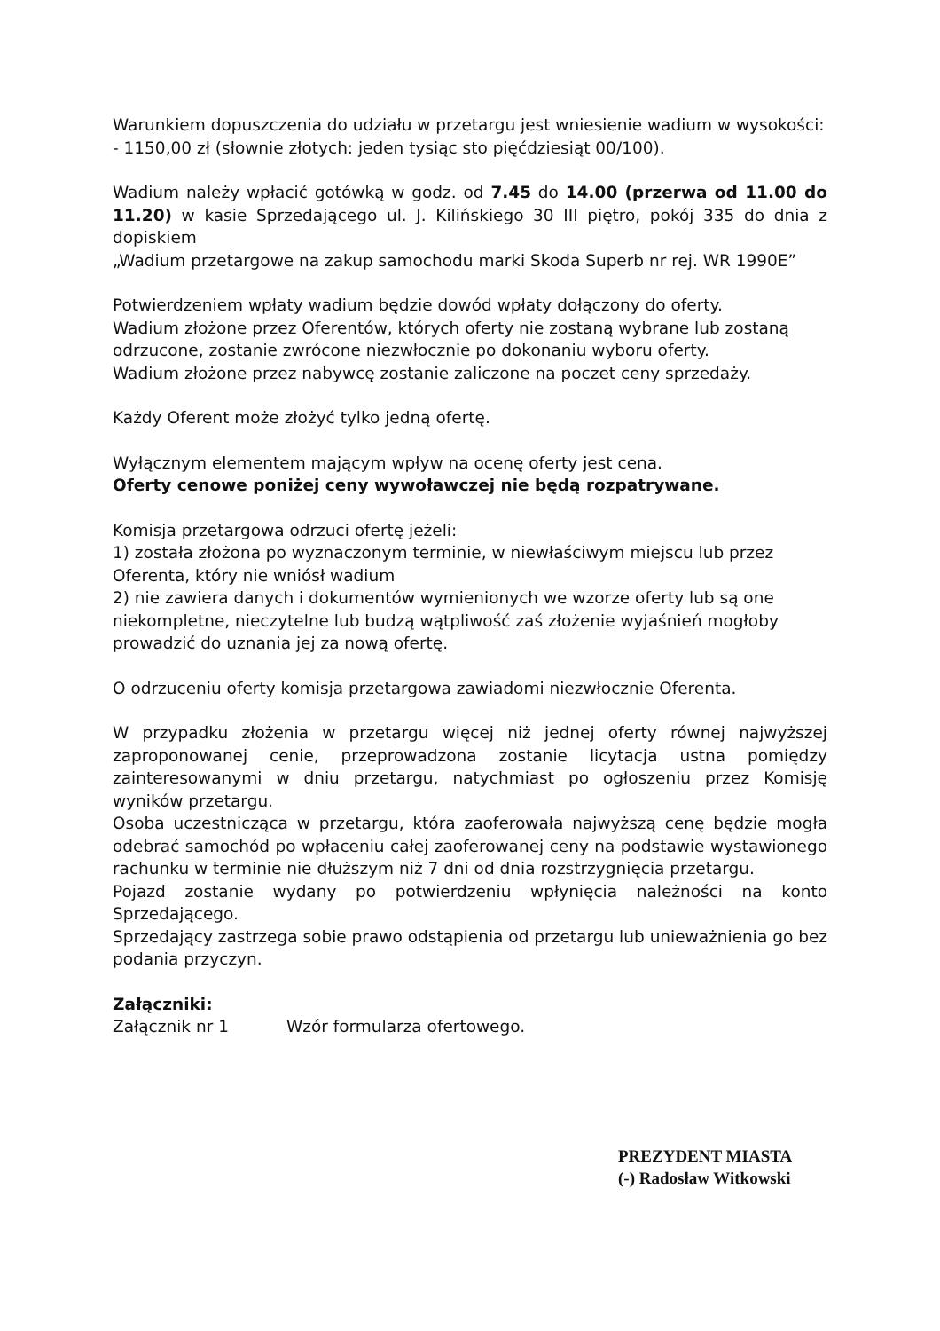Warunkiem dopuszczenia do udziału w przetargu jest wniesienie wadium w wysokości:
- 1150,00 zł (słownie złotych: jeden tysiąc sto pięćdziesiąt 00/100).
Wadium należy wpłacić gotówką w godz. od 7.45 do 14.00 (przerwa od 11.00 do 11.20) w kasie Sprzedającego ul. J. Kilińskiego 30 III piętro, pokój 335 do dnia z dopiskiem
„Wadium przetargowe na zakup samochodu marki Skoda Superb nr rej. WR 1990E”
Potwierdzeniem wpłaty wadium będzie dowód wpłaty dołączony do oferty.
Wadium złożone przez Oferentów, których oferty nie zostaną wybrane lub zostaną odrzucone, zostanie zwrócone niezwłocznie po dokonaniu wyboru oferty.
Wadium złożone przez nabywcę zostanie zaliczone na poczet ceny sprzedaży.
Każdy Oferent może złożyć tylko jedną ofertę.
Wyłącznym elementem mającym wpływ na ocenę oferty jest cena.
Oferty cenowe poniżej ceny wywoławczej nie będą rozpatrywane.
Komisja przetargowa odrzuci ofertę jeżeli:
1) została złożona po wyznaczonym terminie, w niewłaściwym miejscu lub przez Oferenta, który nie wniósł wadium
2) nie zawiera danych i dokumentów wymienionych we wzorze oferty lub są one niekompletne, nieczytelne lub budzą wątpliwość zaś złożenie wyjaśnień mogłoby prowadzić do uznania jej za nową ofertę.
O odrzuceniu oferty komisja przetargowa zawiadomi niezwłocznie Oferenta.
W przypadku złożenia w przetargu więcej niż jednej oferty równej najwyższej zaproponowanej cenie, przeprowadzona zostanie licytacja ustna pomiędzy zainteresowanymi w dniu przetargu, natychmiast po ogłoszeniu przez Komisję wyników przetargu.
Osoba uczestnicząca w przetargu, która zaoferowała najwyższą cenę będzie mogła odebrać samochód po wpłaceniu całej zaoferowanej ceny na podstawie wystawionego rachunku w terminie nie dłuższym niż 7 dni od dnia rozstrzygnięcia przetargu.
Pojazd zostanie wydany po potwierdzeniu wpłynięcia należności na konto Sprzedającego.
Sprzedający zastrzega sobie prawo odstąpienia od przetargu lub unieważnienia go bez podania przyczyn.
Załączniki:
Załącznik nr 1 Wzór formularza ofertowego.
PREZYDENT MIASTA
(-) Radosław Witkowski